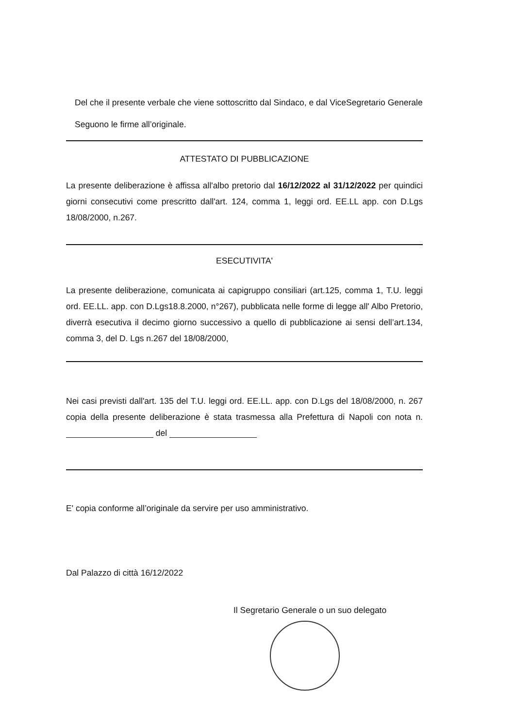Del che il presente verbale che viene sottoscritto dal Sindaco, e dal ViceSegretario Generale
Seguono le firme all’originale.
ATTESTATO DI PUBBLICAZIONE
La presente deliberazione è affissa all'albo pretorio dal 16/12/2022 al 31/12/2022 per quindici giorni consecutivi come prescritto dall'art. 124, comma 1, leggi ord. EE.LL app. con D.Lgs 18/08/2000, n.267.
ESECUTIVITA'
La presente deliberazione, comunicata ai capigruppo consiliari (art.125, comma 1, T.U. leggi ord. EE.LL. app. con D.Lgs18.8.2000, n°267), pubblicata nelle forme di legge all' Albo Pretorio, diverrà esecutiva il decimo giorno successivo a quello di pubblicazione ai sensi dell’art.134, comma 3, del D. Lgs n.267 del 18/08/2000,
Nei casi previsti dall'art. 135 del T.U. leggi ord. EE.LL. app. con D.Lgs del 18/08/2000, n. 267 copia della presente deliberazione è stata trasmessa alla Prefettura di Napoli con nota n. del
E' copia conforme all’originale da servire per uso amministrativo.
Dal Palazzo di città 16/12/2022
Il Segretario Generale o un suo delegato